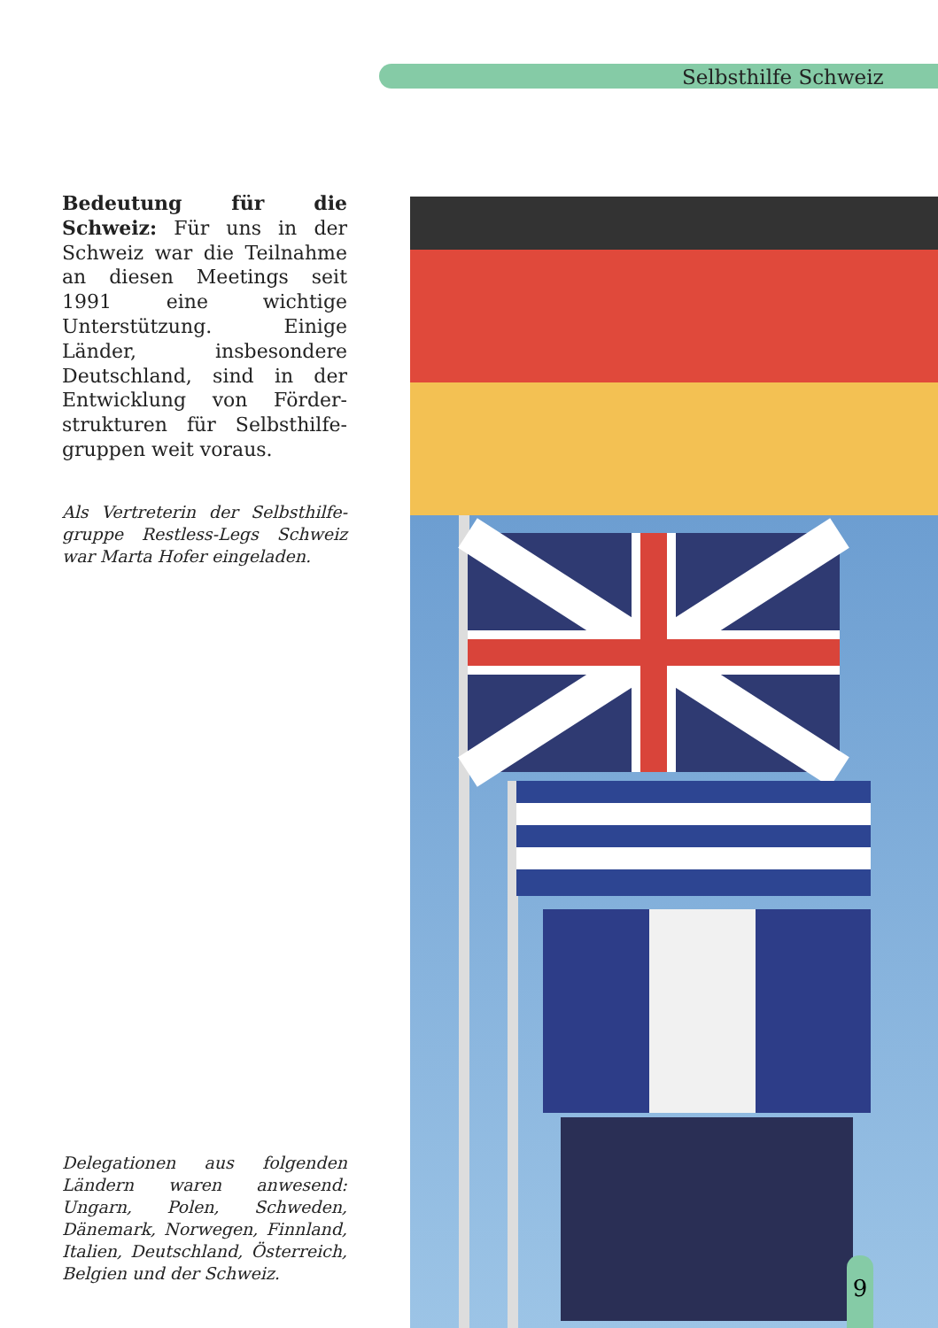Selbsthilfe Schweiz
Bedeutung für die Schweiz: Für uns in der Schweiz war die Teilnahme an diesen Meetings seit 1991 eine wichtige Unterstützung. Einige Länder, insbesondere Deutschland, sind in der Entwicklung von Förder­strukturen für Selbsthilfe­gruppen weit voraus.
Als Vertreterin der Selbsthilfe­gruppe Restless-Legs Schweiz war Marta Hofer eingeladen.
Delegationen aus folgenden Ländern waren anwesend: Ungarn, Polen, Schweden, Dänemark, Norwegen, Finnland, Italien, Deutschland, Österreich, Belgien und der Schweiz.
9